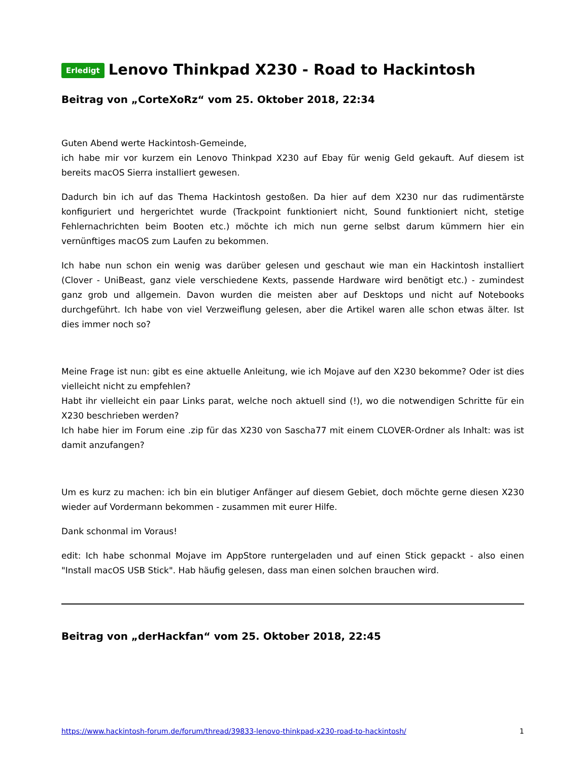Erledigt Lenovo Thinkpad X230 - Road to Hackintosh
Beitrag von „CorteXoRz“ vom 25. Oktober 2018, 22:34
Guten Abend werte Hackintosh-Gemeinde,
ich habe mir vor kurzem ein Lenovo Thinkpad X230 auf Ebay für wenig Geld gekauft. Auf diesem ist bereits macOS Sierra installiert gewesen.
Dadurch bin ich auf das Thema Hackintosh gestoßen. Da hier auf dem X230 nur das rudimentärste konfiguriert und hergerichtet wurde (Trackpoint funktioniert nicht, Sound funktioniert nicht, stetige Fehlernachrichten beim Booten etc.) möchte ich mich nun gerne selbst darum kümmern hier ein vernünftiges macOS zum Laufen zu bekommen.
Ich habe nun schon ein wenig was darüber gelesen und geschaut wie man ein Hackintosh installiert (Clover - UniBeast, ganz viele verschiedene Kexts, passende Hardware wird benötigt etc.) - zumindest ganz grob und allgemein. Davon wurden die meisten aber auf Desktops und nicht auf Notebooks durchgeführt. Ich habe von viel Verzweiflung gelesen, aber die Artikel waren alle schon etwas älter. Ist dies immer noch so?
Meine Frage ist nun: gibt es eine aktuelle Anleitung, wie ich Mojave auf den X230 bekomme? Oder ist dies vielleicht nicht zu empfehlen?
Habt ihr vielleicht ein paar Links parat, welche noch aktuell sind (!), wo die notwendigen Schritte für ein X230 beschrieben werden?
Ich habe hier im Forum eine .zip für das X230 von Sascha77 mit einem CLOVER-Ordner als Inhalt: was ist damit anzufangen?
Um es kurz zu machen: ich bin ein blutiger Anfänger auf diesem Gebiet, doch möchte gerne diesen X230 wieder auf Vordermann bekommen - zusammen mit eurer Hilfe.
Dank schonmal im Voraus!
edit: Ich habe schonmal Mojave im AppStore runtergeladen und auf einen Stick gepackt - also einen "Install macOS USB Stick". Hab häufig gelesen, dass man einen solchen brauchen wird.
Beitrag von „derHackfan“ vom 25. Oktober 2018, 22:45
https://www.hackintosh-forum.de/forum/thread/39833-lenovo-thinkpad-x230-road-to-hackintosh/ 1